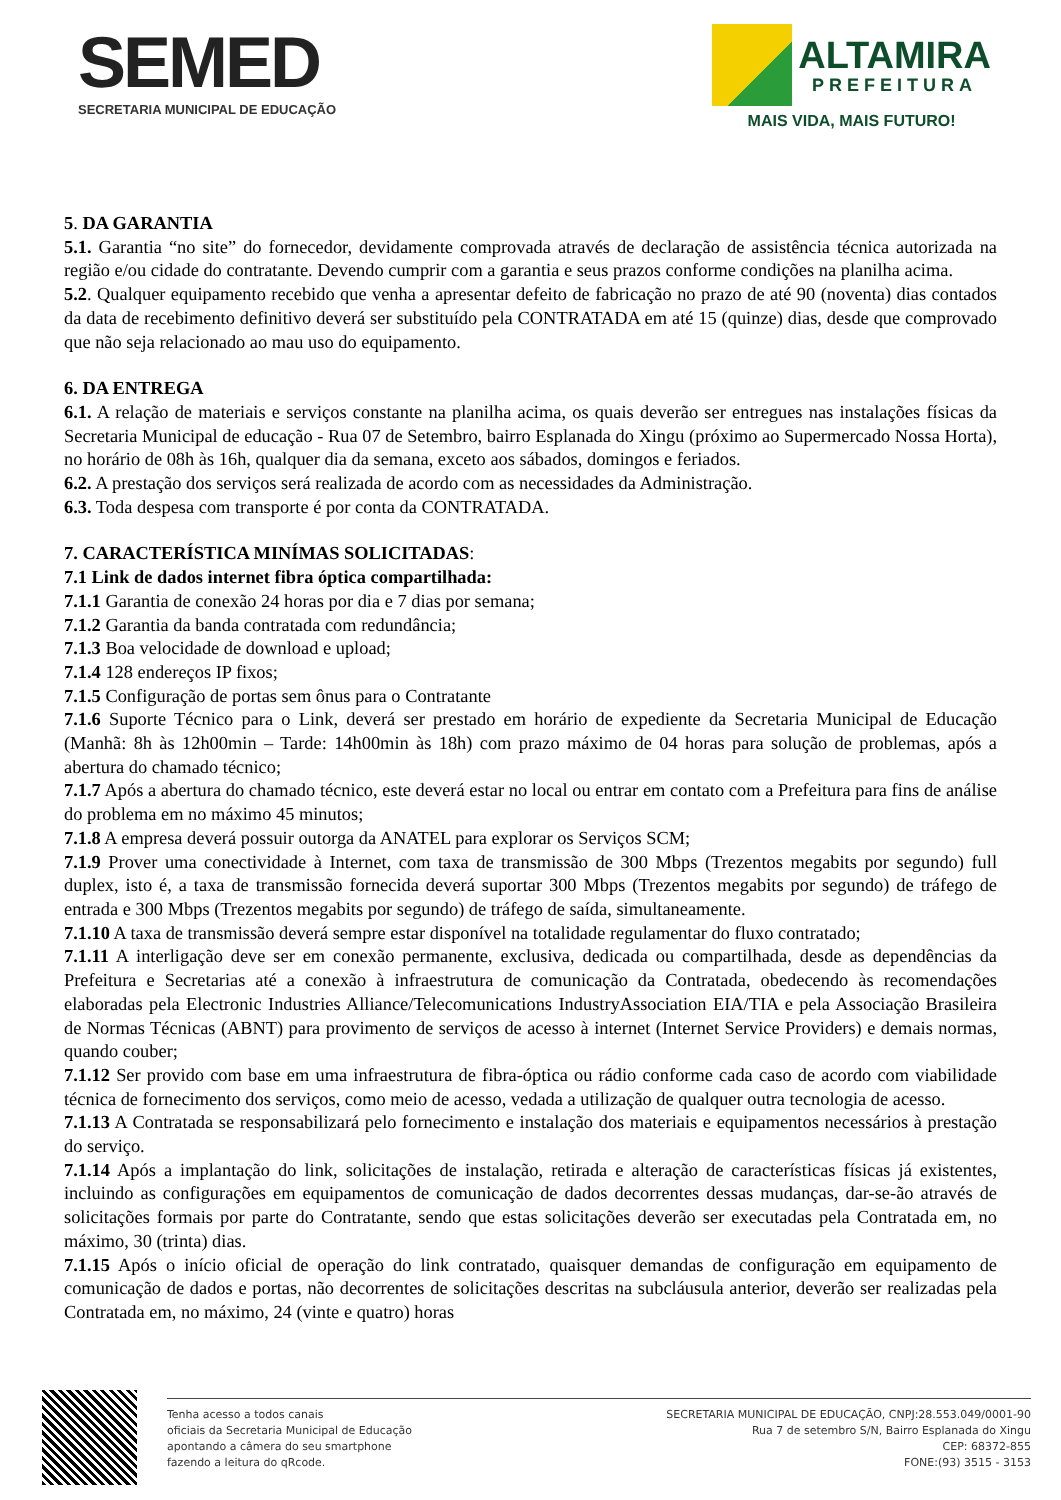SEMED
SECRETARIA MUNICIPAL DE EDUCAÇÃO
ALTAMIRA
PREFEITURA
MAIS VIDA, MAIS FUTURO!
5. DA GARANTIA
5.1. Garantia “no site” do fornecedor, devidamente comprovada através de declaração de assistência técnica autorizada na região e/ou cidade do contratante. Devendo cumprir com a garantia e seus prazos conforme condições na planilha acima.
5.2. Qualquer equipamento recebido que venha a apresentar defeito de fabricação no prazo de até 90 (noventa) dias contados da data de recebimento definitivo deverá ser substituído pela CONTRATADA em até 15 (quinze) dias, desde que comprovado que não seja relacionado ao mau uso do equipamento.
6. DA ENTREGA
6.1. A relação de materiais e serviços constante na planilha acima, os quais deverão ser entregues nas instalações físicas da Secretaria Municipal de educação - Rua 07 de Setembro, bairro Esplanada do Xingu (próximo ao Supermercado Nossa Horta), no horário de 08h às 16h, qualquer dia da semana, exceto aos sábados, domingos e feriados.
6.2. A prestação dos serviços será realizada de acordo com as necessidades da Administração.
6.3. Toda despesa com transporte é por conta da CONTRATADA.
7. CARACTERÍSTICA MINÍMAS SOLICITADAS:
7.1 Link de dados internet fibra óptica compartilhada:
7.1.1 Garantia de conexão 24 horas por dia e 7 dias por semana;
7.1.2 Garantia da banda contratada com redundância;
7.1.3 Boa velocidade de download e upload;
7.1.4 128 endereços IP fixos;
7.1.5 Configuração de portas sem ônus para o Contratante
7.1.6 Suporte Técnico para o Link, deverá ser prestado em horário de expediente da Secretaria Municipal de Educação (Manhã: 8h às 12h00min – Tarde: 14h00min às 18h) com prazo máximo de 04 horas para solução de problemas, após a abertura do chamado técnico;
7.1.7 Após a abertura do chamado técnico, este deverá estar no local ou entrar em contato com a Prefeitura para fins de análise do problema em no máximo 45 minutos;
7.1.8 A empresa deverá possuir outorga da ANATEL para explorar os Serviços SCM;
7.1.9 Prover uma conectividade à Internet, com taxa de transmissão de 300 Mbps (Trezentos megabits por segundo) full duplex, isto é, a taxa de transmissão fornecida deverá suportar 300 Mbps (Trezentos megabits por segundo) de tráfego de entrada e 300 Mbps (Trezentos megabits por segundo) de tráfego de saída, simultaneamente.
7.1.10 A taxa de transmissão deverá sempre estar disponível na totalidade regulamentar do fluxo contratado;
7.1.11 A interligação deve ser em conexão permanente, exclusiva, dedicada ou compartilhada, desde as dependências da Prefeitura e Secretarias até a conexão à infraestrutura de comunicação da Contratada, obedecendo às recomendações elaboradas pela Electronic Industries Alliance/Telecomunications IndustryAssociation EIA/TIA e pela Associação Brasileira de Normas Técnicas (ABNT) para provimento de serviços de acesso à internet (Internet Service Providers) e demais normas, quando couber;
7.1.12 Ser provido com base em uma infraestrutura de fibra-óptica ou rádio conforme cada caso de acordo com viabilidade técnica de fornecimento dos serviços, como meio de acesso, vedada a utilização de qualquer outra tecnologia de acesso.
7.1.13 A Contratada se responsabilizará pelo fornecimento e instalação dos materiais e equipamentos necessários à prestação do serviço.
7.1.14 Após a implantação do link, solicitações de instalação, retirada e alteração de características físicas já existentes, incluindo as configurações em equipamentos de comunicação de dados decorrentes dessas mudanças, dar-se-ão através de solicitações formais por parte do Contratante, sendo que estas solicitações deverão ser executadas pela Contratada em, no máximo, 30 (trinta) dias.
7.1.15 Após o início oficial de operação do link contratado, quaisquer demandas de configuração em equipamento de comunicação de dados e portas, não decorrentes de solicitações descritas na subcláusula anterior, deverão ser realizadas pela Contratada em, no máximo, 24 (vinte e quatro) horas
Tenha acesso a todos canais
oficiais da Secretaria Municipal de Educação
apontando a câmera do seu smartphone
fazendo a leitura do qRcode.
SECRETARIA MUNICIPAL DE EDUCAÇÃO, CNPJ:28.553.049/0001-90
Rua 7 de setembro S/N, Bairro Esplanada do Xingu
CEP: 68372-855
FONE:(93) 3515 - 3153